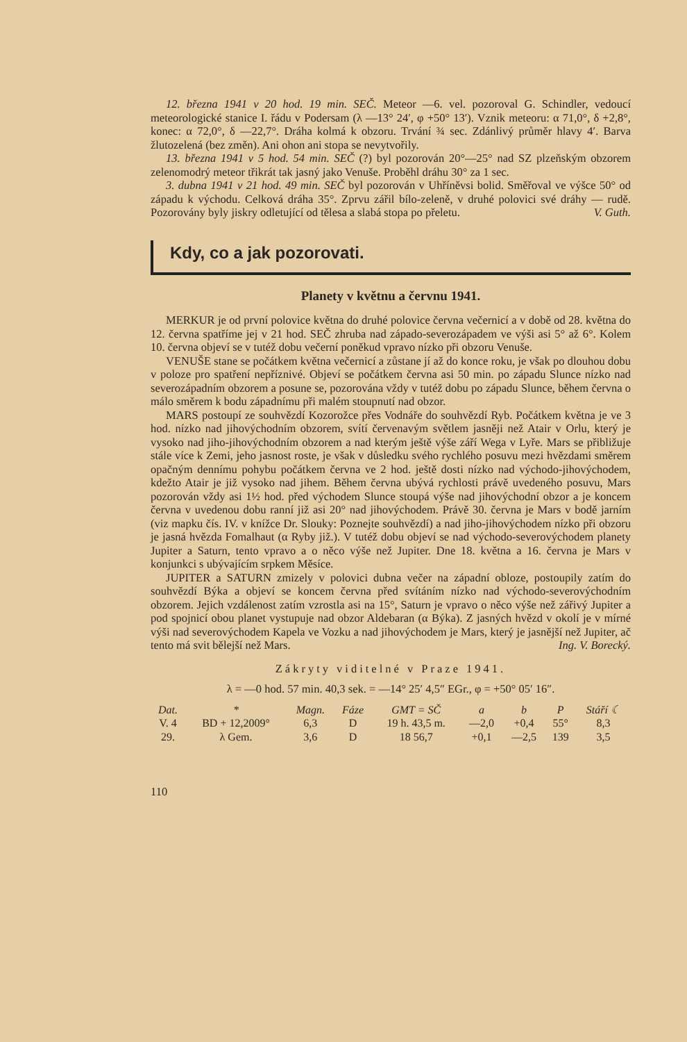12. března 1941 v 20 hod. 19 min. SEČ. Meteor —6. vel. pozoroval G. Schindler, vedoucí meteorologické stanice I. řádu v Podersam (λ —13° 24′, φ +50° 13′). Vznik meteoru: α 71,0°, δ +2,8°, konec: α 72,0°, δ —22,7°. Dráha kolmá k obzoru. Trvání ¾ sec. Zdánlivý průměr hlavy 4′. Barva žlutozelená (bez změn). Ani ohon ani stopa se nevytvořily.
13. března 1941 v 5 hod. 54 min. SEČ (?) byl pozorován 20°—25° nad SZ plzeňským obzorem zelenomodrý meteor třikrát tak jasný jako Venuše. Proběhl dráhu 30° za 1 sec.
3. dubna 1941 v 21 hod. 49 min. SEČ byl pozorován v Uhříněvsi bolid. Směřoval ve výšce 50° od západu k východu. Celková dráha 35°. Zprvu zářil bílo-zeleně, v druhé polovici své dráhy — rudě. Pozorovány byly jiskry odletující od tělesa a slabá stopa po přeletu. V. Guth.
Kdy, co a jak pozorovati.
Planety v květnu a červnu 1941.
MERKUR je od první polovice května do druhé polovice června večernicí a v době od 28. května do 12. června spatříme jej v 21 hod. SEČ zhruba nad západo-severozápadem ve výši asi 5° až 6°. Kolem 10. června objeví se v tutéž dobu večerní poněkud vpravo nízko při obzoru Venuše.
VENUŠE stane se počátkem května večernicí a zůstane jí až do konce roku, je však po dlouhou dobu v poloze pro spatření nepříznivé. Objeví se počátkem června asi 50 min. po západu Slunce nízko nad severozápadním obzorem a posune se, pozorována vždy v tutéž dobu po západu Slunce, během června o málo směrem k bodu západnímu při malém stoupnutí nad obzor.
MARS postoupí ze souhvězdí Kozorožce přes Vodnáře do souhvězdí Ryb. Počátkem května je ve 3 hod. nízko nad jihovýchodním obzorem, svítí červenavým světlem jasněji než Atair v Orlu, který je vysoko nad jiho-jihovýchodním obzorem a nad kterým ještě výše září Wega v Lyře. Mars se přibližuje stále více k Zemi, jeho jasnost roste, je však v důsledku svého rychlého posuvu mezi hvězdami směrem opačným dennímu pohybu počátkem června ve 2 hod. ještě dosti nízko nad východo-jihovýchodem, kdežto Atair je již vysoko nad jihem. Během června ubývá rychlosti právě uvedeného posuvu, Mars pozorován vždy asi 1½ hod. před východem Slunce stoupá výše nad jihovýchodní obzor a je koncem června v uvedenou dobu ranní již asi 20° nad jihovýchodem. Právě 30. června je Mars v bodě jarním (viz mapku čís. IV. v knížce Dr. Slouky: Poznejte souhvězdí) a nad jiho-jihovýchodem nízko při obzoru je jasná hvězda Fomalhaut (α Ryby již.). V tutéž dobu objeví se nad východo-severovýchodem planety Jupiter a Saturn, tento vpravo a o něco výše než Jupiter. Dne 18. května a 16. června je Mars v konjunkci s ubývajícím srpkem Měsíce.
JUPITER a SATURN zmizely v polovici dubna večer na západní obloze, postoupily zatím do souhvězdí Býka a objeví se koncem června před svítáním nízko nad východo-severovýchodním obzorem. Jejich vzdálenost zatím vzrostla asi na 15°, Saturn je vpravo o něco výše než zářivý Jupiter a pod spojnicí obou planet vystupuje nad obzor Aldebaran (α Býka). Z jasných hvězd v okolí je v mírné výši nad severovýchodem Kapela ve Vozku a nad jihovýchodem je Mars, který je jasnější než Jupiter, ač tento má svit bělejší než Mars. Ing. V. Borecký.
Zákryty viditelné v Praze 1941.
λ = —0 hod. 57 min. 40,3 sek. = —14° 25′ 4,5″ EGr., φ = +50° 05′ 16″.
| Dat. | * | Magn. | Fáze | GMT = SČ | a | b | P | Stáří ☾ |
| --- | --- | --- | --- | --- | --- | --- | --- | --- |
| V. 4 | BD + 12,2009° | 6,3 | D | 19 h. 43,5 m. | —2,0 | +0,4 | 55° | 8,3 |
| 29. | λ Gem. | 3,6 | D | 18 56,7 | +0,1 | —2,5 | 139 | 3,5 |
110